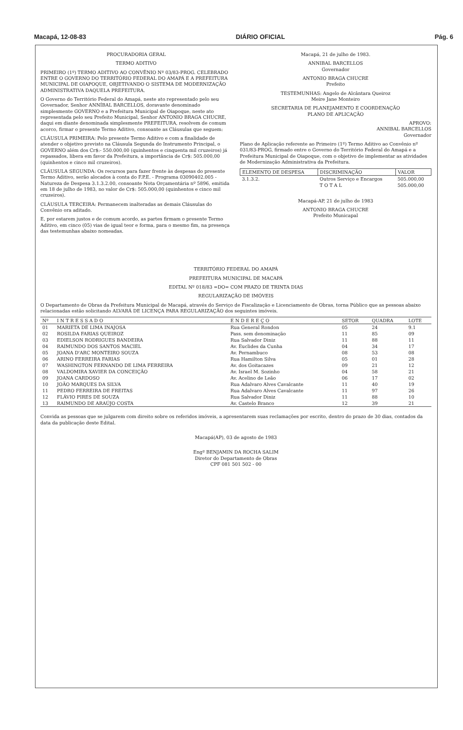Macapá, 12-08-83 DIÁRIO OFICIAL Pág. 6
PROCURADORIA GERAL
TERMO ADITIVO
PRIMEIRO (1º) TERMO ADITIVO AO CONVÊNIO Nº 03/83-PROG. CELEBRADO ENTRE O GOVERNO DO TERRITÓRIO FEDERAL DO AMAPÁ E A PREFEITURA MUNICIPAL DE OIAPOQUE, OBJETIVANDO O SISTEMA DE MODERNIZAÇÃO ADMINISTRATIVA DAQUELA PREFEITURA.
O Governo do Território Federal do Amapá, neste ato representado pelo seu Governador, Senhor ANNÍBAL BARCELLOS, doravante denominado simplesmente GOVERNO e a Prefeitura Municipal de Oiapoque, neste ato representada pelo seu Prefeito Municipal, Senhor ANTONIO BRAGA CHUCRE, daqui em diante denominada simplesmente PREFEITURA, resolvem de comum acorco, firmar o presente Termo Aditivo, consoante as Cláusulas que seguem:
CLÁUSULA PRIMEIRA: Pelo presente Termo Aditivo e com a finalidade de atender o objetivo previsto na Cláusula Segunda do Instrumento Principal, o GOVERNO além dos Cr$:- 550.000,00 (quinhentos e cinquenta mil cruzeiros) já repassados, libera em favor da Prefeitura, a importância de Cr$: 505.000,00 (quinhentos e cinco mil cruzeiros).
CLÁUSULA SEGUNDA: Os recursos para fazer frente às despesas do presente Termo Aditivo, serão alocados à conta do F.P.E. - Programa 03090402.005 - Natureza de Despesa 3.1.3.2.00, consoante Nota Orçamentária nº 5896, emitida em 18 de julho de 1983, no valor de Cr$: 505.000,00 (quinhentos e cinco mil cruzeiros).
CLÁUSULA TERCEIRA: Permanecem inalteradas as demais Cláusulas do Convênio ora aditado.
E, por estarem justos e de comum acordo, as partes firmam o presente Termo Aditivo, em cinco (05) vias de igual teor e forma, para o mesmo fim, na presença das testemunhas abaixo nomeadas.
Macapá, 21 de julho de 1983.
ANNIBAL BARCELLOS
Governador
ANTONIO BRAGA CHUCRE
Prefeito
TESTEMUNHAS: Angelo de Alcântara Queiroz
Meire Jane Monteiro
SECRETARIA DE PLANEJAMENTO E COORDENAÇÃO
PLANO DE APLICAÇÃO
APROVO:
ANNIBAL BARCELLOS
Governador
Plano de Aplicação referente ao Primeiro (1º) Termo Aditivo ao Convênio nº 031/83-PROG, firmado entre o Governo do Território Federal do Amapá e a Prefeitura Municipal de Oiapoque, com o objetivo de implementar as atividades de Modernização Administrativa da Prefeitura.
| ELEMENTO DE DESPESA | DISCRIMINAÇÃO | VALOR |
| --- | --- | --- |
| 3.1.3.2. | Outros Serviço e Encargos | 505.000,00 |
| | T O T A L | 505.000,00 |
Macapá-AP, 21 de julho de 1983
ANTONIO BRAGA CHUCRE
Prefeito Municapal
TERRITÓRIO FEDERAL DO AMAPÁ
PREFEITURA MUNICIPAL DE MACAPÁ
EDITAL Nº 018/83 =DO= COM PRAZO DE TRINTA DIAS
REGULARIZAÇÃO DE IMÓVEIS
O Departamento de Obras da Prefeitura Municipal de Macapá, através do Serviço de Fiscalização e Licenciamento de Obras, torna Público que as pessoas abaixo relacionadas estão solicitando ALVARÁ DE LICENÇA PARA REGULARIZAÇÃO dos seguintes imóveis.
| Nº | I N T R E S S A D O | E N D E R E Ç O | SETOR | QUADRA | LOTE |
| --- | --- | --- | --- | --- | --- |
| 01 | MARIETA DE LIMA INAJOSA | Rua General Rondon | 05 | 24 | 9.1 |
| 02 | ROSILDA FARIAS QUEIROZ | Pass. sem denominação | 11 | 85 | 09 |
| 03 | EDIELSON RODRIGUES BANDEIRA | Rua Salvador Diniz | 11 | 88 | 11 |
| 04 | RAIMUNDO DOS SANTOS MACIEL | Av. Euclides da Cunha | 04 | 34 | 17 |
| 05 | JOANA D'ARC MONTEIRO SOUZA | Av. Pernambuco | 08 | 53 | 08 |
| 06 | ARINO FERREIRA FARIAS | Rua Hamilton Silva | 05 | 01 | 28 |
| 07 | WASHINGTON FERNANDO DE LIMA FERREIRA | Av. dos Goitacazes | 09 | 21 | 12 |
| 08 | VALDOMIRA XAVIER DA CONCEIÇÃO | Av. Israel M. Sozinho | 04 | 58 | 21 |
| 09 | JOANA CARDOSO | Av. Acelino de Leão | 06 | 17 | 02 |
| 10 | JOÃO MARQUES DA SILVA | Rua Adalvaro Alves Cavalcante | 11 | 40 | 19 |
| 11 | PEDRO FERREIRA DE FREITAS | Rua Adalvaro Alves Cavalcante | 11 | 97 | 26 |
| 12 | FLÁVIO PIRES DE SOUZA | Rua Salvador Diniz | 11 | 88 | 10 |
| 13 | RAIMUNDO DE ARAÚJO COSTA | Av. Castelo Branco | 12 | 39 | 21 |
Convida as pessoas que se julgarem com direito sobre os referidos imóveis, a apresentarem suas reclamações por escrito, dentro do prazo de 30 dias, contados da data da publicação deste Edital.
Macapá(AP), 03 de agosto de 1983
Engº BENJAMIN DA ROCHA SALIM
Diretor do Departamento de Obras
CPF 081 501 502 - 00